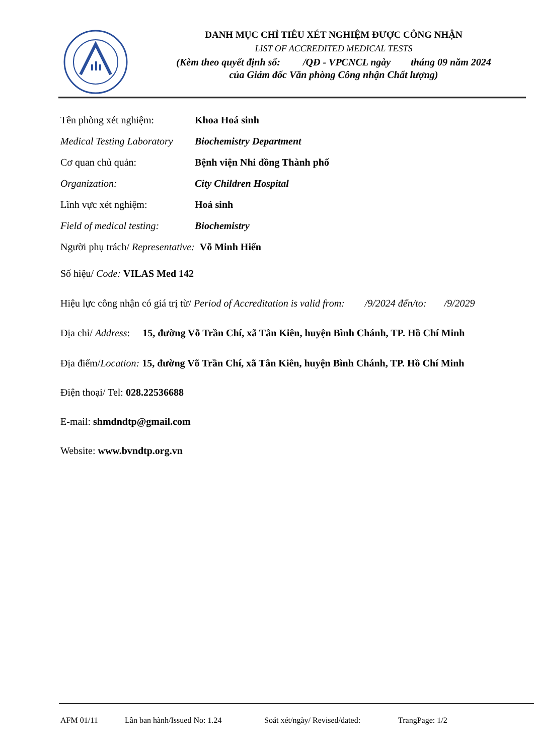DANH MỤC CHỈ TIÊU XÉT NGHIỆM ĐƯỢC CÔNG NHẬN
LIST OF ACCREDITED MEDICAL TESTS
(Kèm theo quyết định số: /QĐ - VPCNCL ngày tháng 09 năm 2024
của Giám đốc Văn phòng Công nhận Chất lượng)
Tên phòng xét nghiệm: Khoa Hoá sinh
Medical Testing Laboratory Biochemistry Department
Cơ quan chủ quản: Bệnh viện Nhi đồng Thành phố
Organization: City Children Hospital
Lĩnh vực xét nghiệm: Hoá sinh
Field of medical testing: Biochemistry
Người phụ trách/ Representative: Võ Minh Hiển
Số hiệu/ Code: VILAS Med 142
Hiệu lực công nhận có giá trị từ/ Period of Accreditation is valid from: /9/2024 đến/to: /9/2029
Địa chỉ/ Address: 15, đường Võ Trần Chí, xã Tân Kiên, huyện Bình Chánh, TP. Hồ Chí Minh
Địa điểm/ Location: 15, đường Võ Trần Chí, xã Tân Kiên, huyện Bình Chánh, TP. Hồ Chí Minh
Điện thoại/ Tel: 028.22536688
E-mail: shmdndtp@gmail.com
Website: www.bvndtp.org.vn
AFM 01/11 Lần ban hành/Issued No: 1.24 Soát xét/ngày/ Revised/dated: TrangPage: 1/2